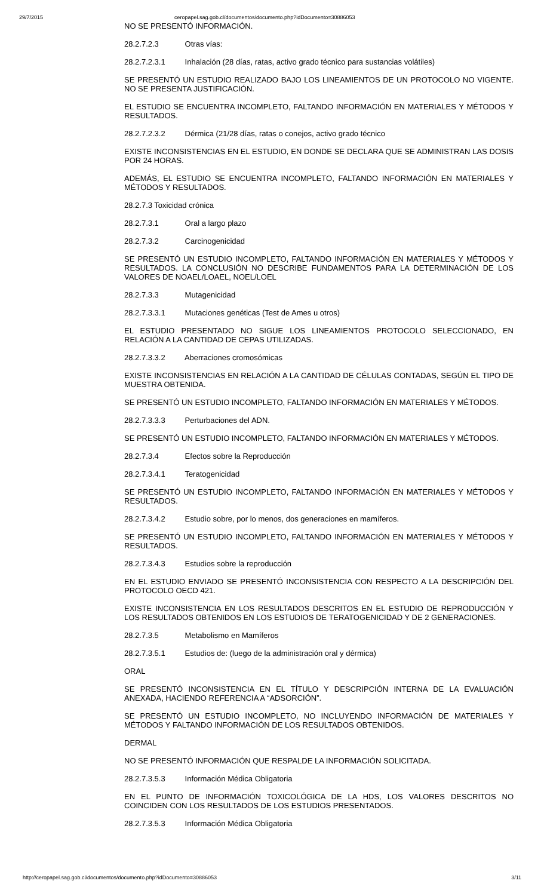29/7/2015 ceropapel.sag.gob.cl/documentos/documento.php?idDocumento=30886053
NO SE PRESENTÓ INFORMACIÓN.
28.2.7.2.3 Otras vías:
28.2.7.2.3.1 Inhalación (28 días, ratas, activo grado técnico para sustancias volátiles)
SE PRESENTÓ UN ESTUDIO REALIZADO BAJO LOS LINEAMIENTOS DE UN PROTOCOLO NO VIGENTE. NO SE PRESENTA JUSTIFICACIÓN.
EL ESTUDIO SE ENCUENTRA INCOMPLETO, FALTANDO INFORMACIÓN EN MATERIALES Y MÉTODOS Y RESULTADOS.
28.2.7.2.3.2 Dérmica (21/28 días, ratas o conejos, activo grado técnico
EXISTE INCONSISTENCIAS EN EL ESTUDIO, EN DONDE SE DECLARA QUE SE ADMINISTRAN LAS DOSIS POR 24 HORAS.
ADEMÁS, EL ESTUDIO SE ENCUENTRA INCOMPLETO, FALTANDO INFORMACIÓN EN MATERIALES Y MÉTODOS Y RESULTADOS.
28.2.7.3 Toxicidad crónica
28.2.7.3.1 Oral a largo plazo
28.2.7.3.2 Carcinogenicidad
SE PRESENTÓ UN ESTUDIO INCOMPLETO, FALTANDO INFORMACIÓN EN MATERIALES Y MÉTODOS Y RESULTADOS. LA CONCLUSIÓN NO DESCRIBE FUNDAMENTOS PARA LA DETERMINACIÓN DE LOS VALORES DE NOAEL/LOAEL, NOEL/LOEL
28.2.7.3.3 Mutagenicidad
28.2.7.3.3.1 Mutaciones genéticas (Test de Ames u otros)
EL ESTUDIO PRESENTADO NO SIGUE LOS LINEAMIENTOS PROTOCOLO SELECCIONADO, EN RELACIÓN A LA CANTIDAD DE CEPAS UTILIZADAS.
28.2.7.3.3.2 Aberraciones cromosómicas
EXISTE INCONSISTENCIAS EN RELACIÓN A LA CANTIDAD DE CÉLULAS CONTADAS, SEGÚN EL TIPO DE MUESTRA OBTENIDA.
SE PRESENTÓ UN ESTUDIO INCOMPLETO, FALTANDO INFORMACIÓN EN MATERIALES Y MÉTODOS.
28.2.7.3.3.3 Perturbaciones del ADN.
SE PRESENTÓ UN ESTUDIO INCOMPLETO, FALTANDO INFORMACIÓN EN MATERIALES Y MÉTODOS.
28.2.7.3.4 Efectos sobre la Reproducción
28.2.7.3.4.1 Teratogenicidad
SE PRESENTÓ UN ESTUDIO INCOMPLETO, FALTANDO INFORMACIÓN EN MATERIALES Y MÉTODOS Y RESULTADOS.
28.2.7.3.4.2 Estudio sobre, por lo menos, dos generaciones en mamíferos.
SE PRESENTÓ UN ESTUDIO INCOMPLETO, FALTANDO INFORMACIÓN EN MATERIALES Y MÉTODOS Y RESULTADOS.
28.2.7.3.4.3 Estudios sobre la reproducción
EN EL ESTUDIO ENVIADO SE PRESENTÓ INCONSISTENCIA CON RESPECTO A LA DESCRIPCIÓN DEL PROTOCOLO OECD 421.
EXISTE INCONSISTENCIA EN LOS RESULTADOS DESCRITOS EN EL ESTUDIO DE REPRODUCCIÓN Y LOS RESULTADOS OBTENIDOS EN LOS ESTUDIOS DE TERATOGENICIDAD Y DE 2 GENERACIONES.
28.2.7.3.5 Metabolismo en Mamíferos
28.2.7.3.5.1 Estudios de: (luego de la administración oral y dérmica)
ORAL
SE PRESENTÓ INCONSISTENCIA EN EL TÍTULO Y DESCRIPCIÓN INTERNA DE LA EVALUACIÓN ANEXADA, HACIENDO REFERENCIA A “ADSORCIÓN”.
SE PRESENTÓ UN ESTUDIO INCOMPLETO, NO INCLUYENDO INFORMACIÓN DE MATERIALES Y MÉTODOS Y FALTANDO INFORMACIÓN DE LOS RESULTADOS OBTENIDOS.
DERMAL
NO SE PRESENTÓ INFORMACIÓN QUE RESPALDE LA INFORMACIÓN SOLICITADA.
28.2.7.3.5.3 Información Médica Obligatoria
EN EL PUNTO DE INFORMACIÓN TOXICOLÓGICA DE LA HDS, LOS VALORES DESCRITOS NO COINCIDEN CON LOS RESULTADOS DE LOS ESTUDIOS PRESENTADOS.
28.2.7.3.5.3 Información Médica Obligatoria
http://ceropapel.sag.gob.cl/documentos/documento.php?idDocumento=30886053 3/11